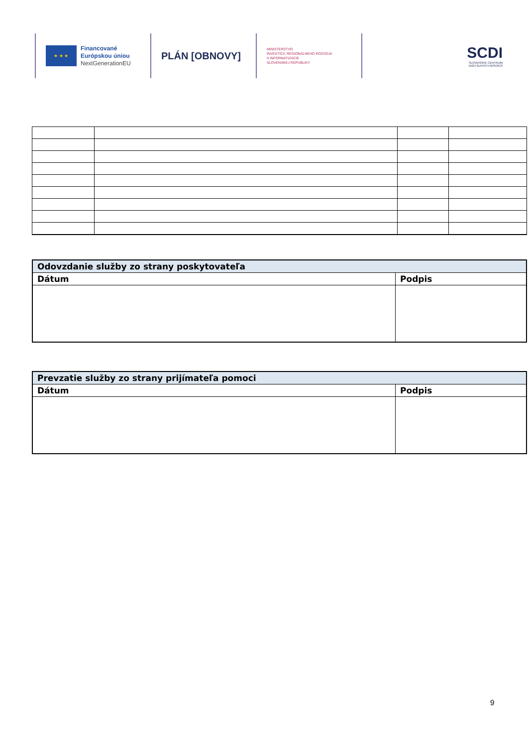★ ★ ★
Financované
Európskou úniou
NextGenerationEU
PLÁN [OBNOVY]
MINISTERSTVO
INVESTÍCIÍ, REGIONÁLNEHO ROZVOJA
A INFORMATIZÁCIE
SLOVENSKEJ REPUBLIKY
SCDI
SLOVENSKÉ CENTRUM
DIGITÁLNYCH INOVÁCIÍ
| Odovzdanie služby zo strany poskytovateľa | |
| Dátum | Podpis |
| Prevzatie služby zo strany prijímateľa pomoci | |
| Dátum | Podpis |
9